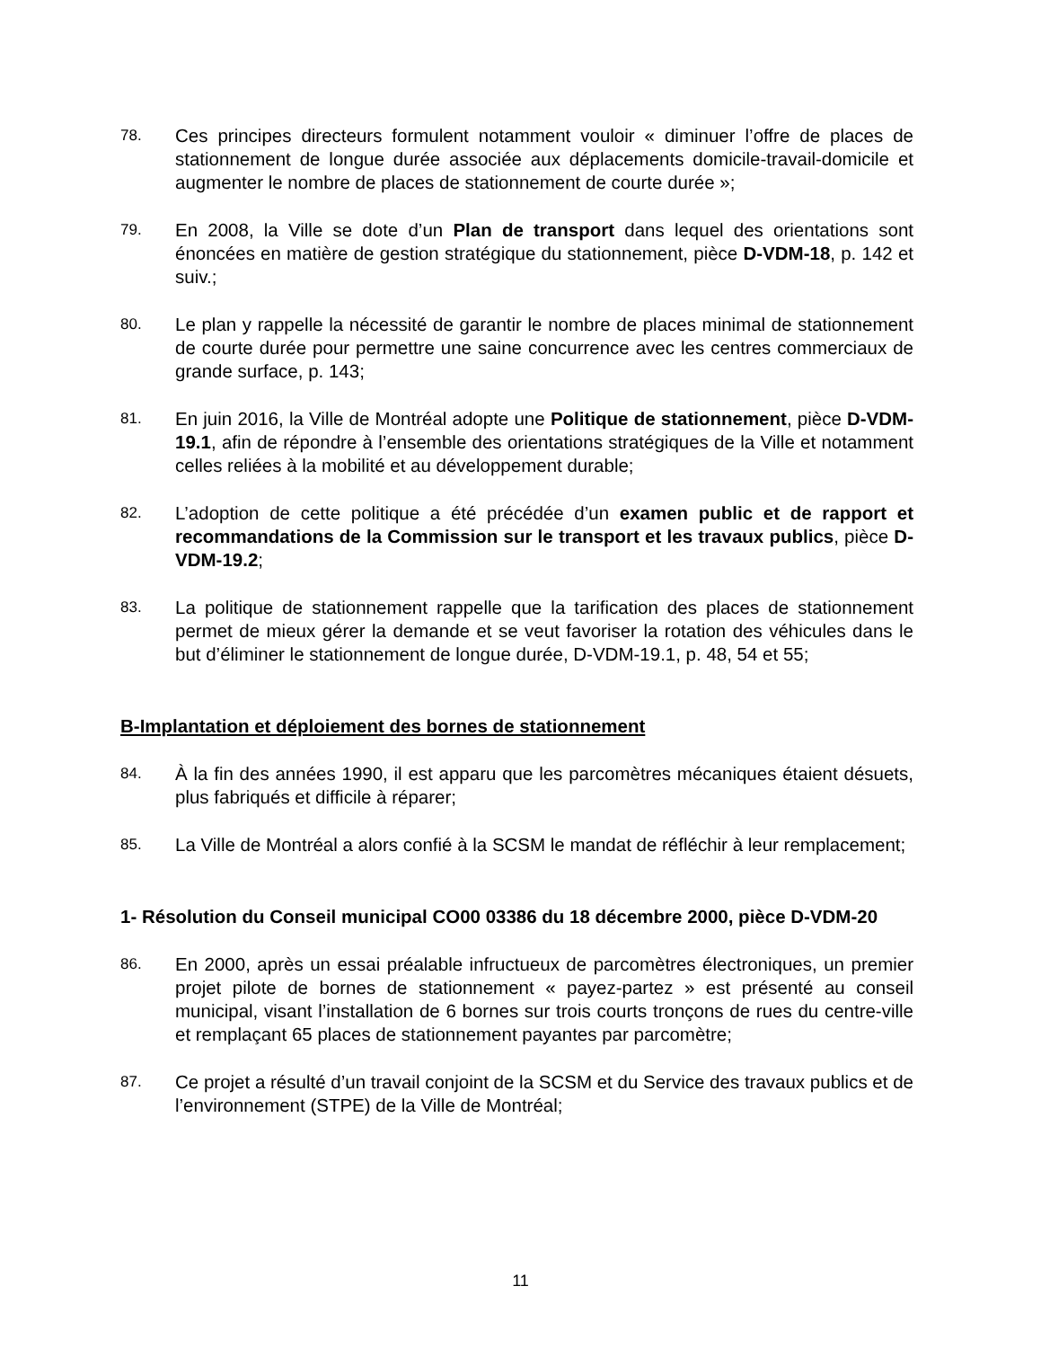78.
Ces principes directeurs formulent notamment vouloir « diminuer l’offre de places de stationnement de longue durée associée aux déplacements domicile-travail-domicile et augmenter le nombre de places de stationnement de courte durée »;
79.
En 2008, la Ville se dote d’un Plan de transport dans lequel des orientations sont énoncées en matière de gestion stratégique du stationnement, pièce D-VDM-18, p. 142 et suiv.;
80.
Le plan y rappelle la nécessité de garantir le nombre de places minimal de stationnement de courte durée pour permettre une saine concurrence avec les centres commerciaux de grande surface, p. 143;
81.
En juin 2016, la Ville de Montréal adopte une Politique de stationnement, pièce D-VDM-19.1, afin de répondre à l’ensemble des orientations stratégiques de la Ville et notamment celles reliées à la mobilité et au développement durable;
82.
L’adoption de cette politique a été précédée d’un examen public et de rapport et recommandations de la Commission sur le transport et les travaux publics, pièce D-VDM-19.2;
83.
La politique de stationnement rappelle que la tarification des places de stationnement permet de mieux gérer la demande et se veut favoriser la rotation des véhicules dans le but d’éliminer le stationnement de longue durée, D-VDM-19.1, p. 48, 54 et 55;
B-Implantation et déploiement des bornes de stationnement
84.
À la fin des années 1990, il est apparu que les parcomètres mécaniques étaient désuets, plus fabriqués et difficile à réparer;
85.
La Ville de Montréal a alors confié à la SCSM le mandat de réfléchir à leur remplacement;
1- Résolution du Conseil municipal CO00 03386 du 18 décembre 2000, pièce D-VDM-20
86.
En 2000, après un essai préalable infructueux de parcomètres électroniques, un premier projet pilote de bornes de stationnement « payez-partez » est présenté au conseil municipal, visant l’installation de 6 bornes sur trois courts tronçons de rues du centre-ville et remplaçant 65 places de stationnement payantes par parcomètre;
87.
Ce projet a résulté d’un travail conjoint de la SCSM et du Service des travaux publics et de l’environnement (STPE) de la Ville de Montréal;
11